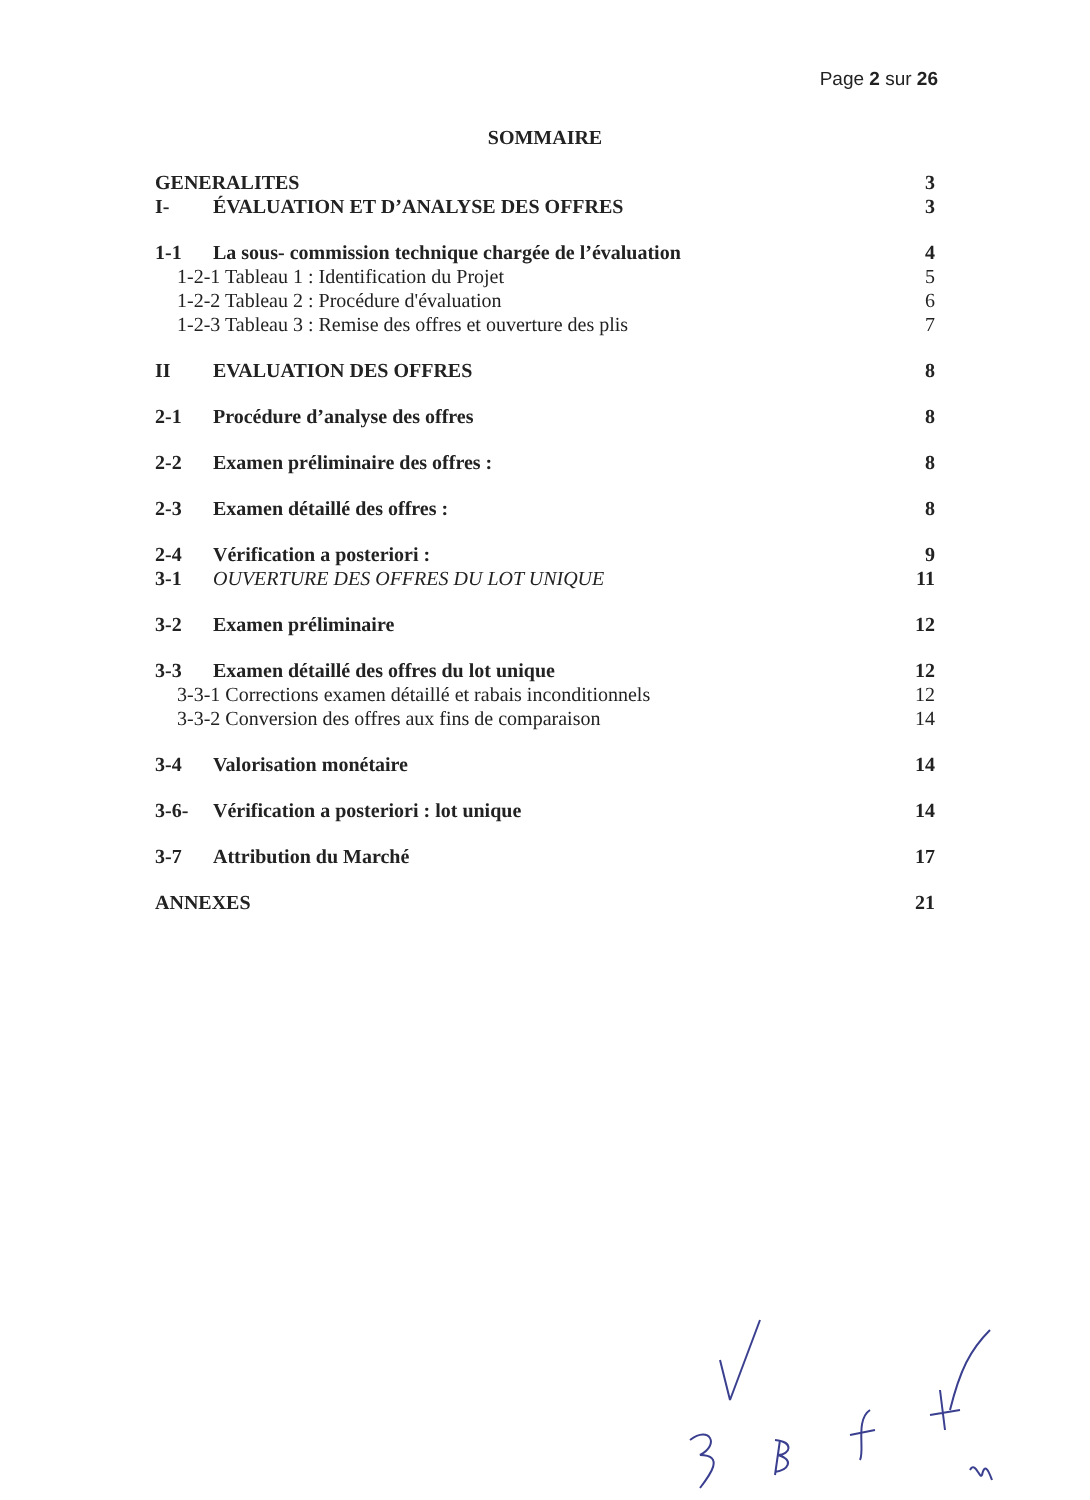Page 2 sur 26
SOMMAIRE
GENERALITES 3
I- ÉVALUATION ET D’ANALYSE DES OFFRES 3
1-1 La sous- commission technique chargée de l’évaluation 4
1-2-1 Tableau 1 : Identification du Projet 5
1-2-2 Tableau 2 : Procédure d'évaluation 6
1-2-3 Tableau 3 : Remise des offres et ouverture des plis 7
II EVALUATION DES OFFRES 8
2-1 Procédure d’analyse des offres 8
2-2 Examen préliminaire des offres : 8
2-3 Examen détaillé des offres : 8
2-4 Vérification a posteriori : 9
3-1 OUVERTURE DES OFFRES DU LOT UNIQUE 11
3-2 Examen préliminaire 12
3-3 Examen détaillé des offres du lot unique 12
3-3-1 Corrections examen détaillé et rabais inconditionnels 12
3-3-2 Conversion des offres aux fins de comparaison 14
3-4 Valorisation monétaire 14
3-6- Vérification a posteriori : lot unique 14
3-7 Attribution du Marché 17
ANNEXES 21